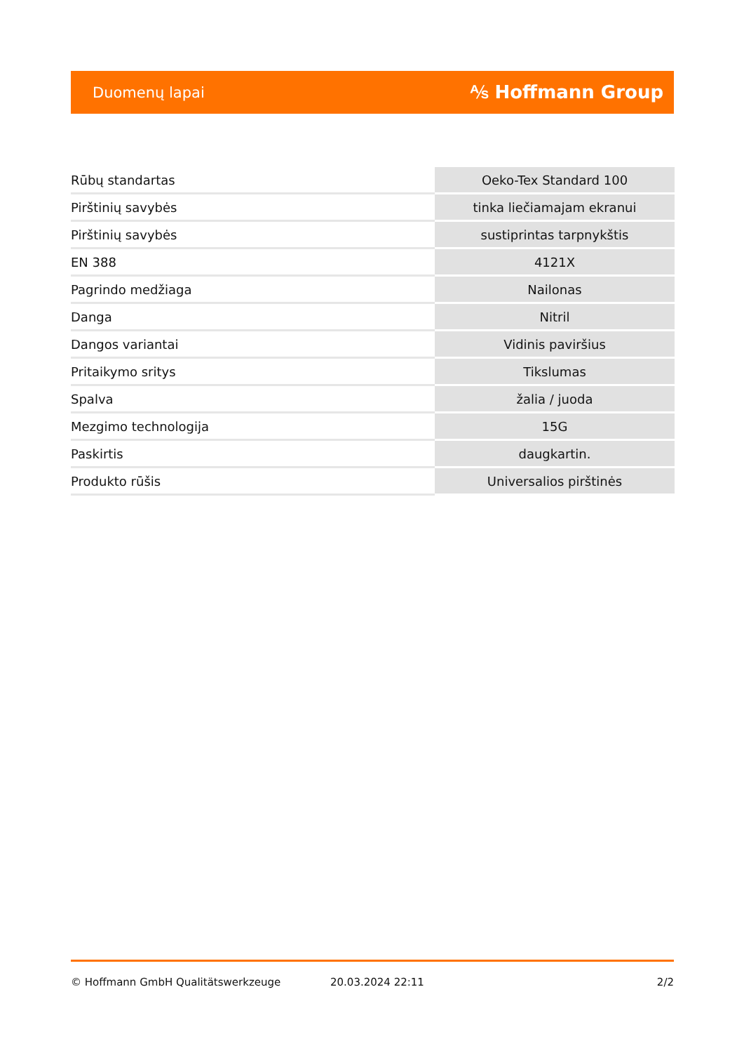Duomenų lapai ⅍ Hoffmann Group
| Rūbų standartas | Oeko-Tex Standard 100 |
| Pirštinių savybės | tinka liečiamajam ekranui |
| Pirštinių savybės | sustiprintas tarpnykštis |
| EN 388 | 4121X |
| Pagrindo medžiaga | Nailonas |
| Danga | Nitril |
| Dangos variantai | Vidinis paviršius |
| Pritaikymo sritys | Tikslumas |
| Spalva | žalia / juoda |
| Mezgimo technologija | 15G |
| Paskirtis | daugkartin. |
| Produkto rūšis | Universalios pirštinės |
© Hoffmann GmbH Qualitätswerkzeuge 20.03.2024 22:11 2/2